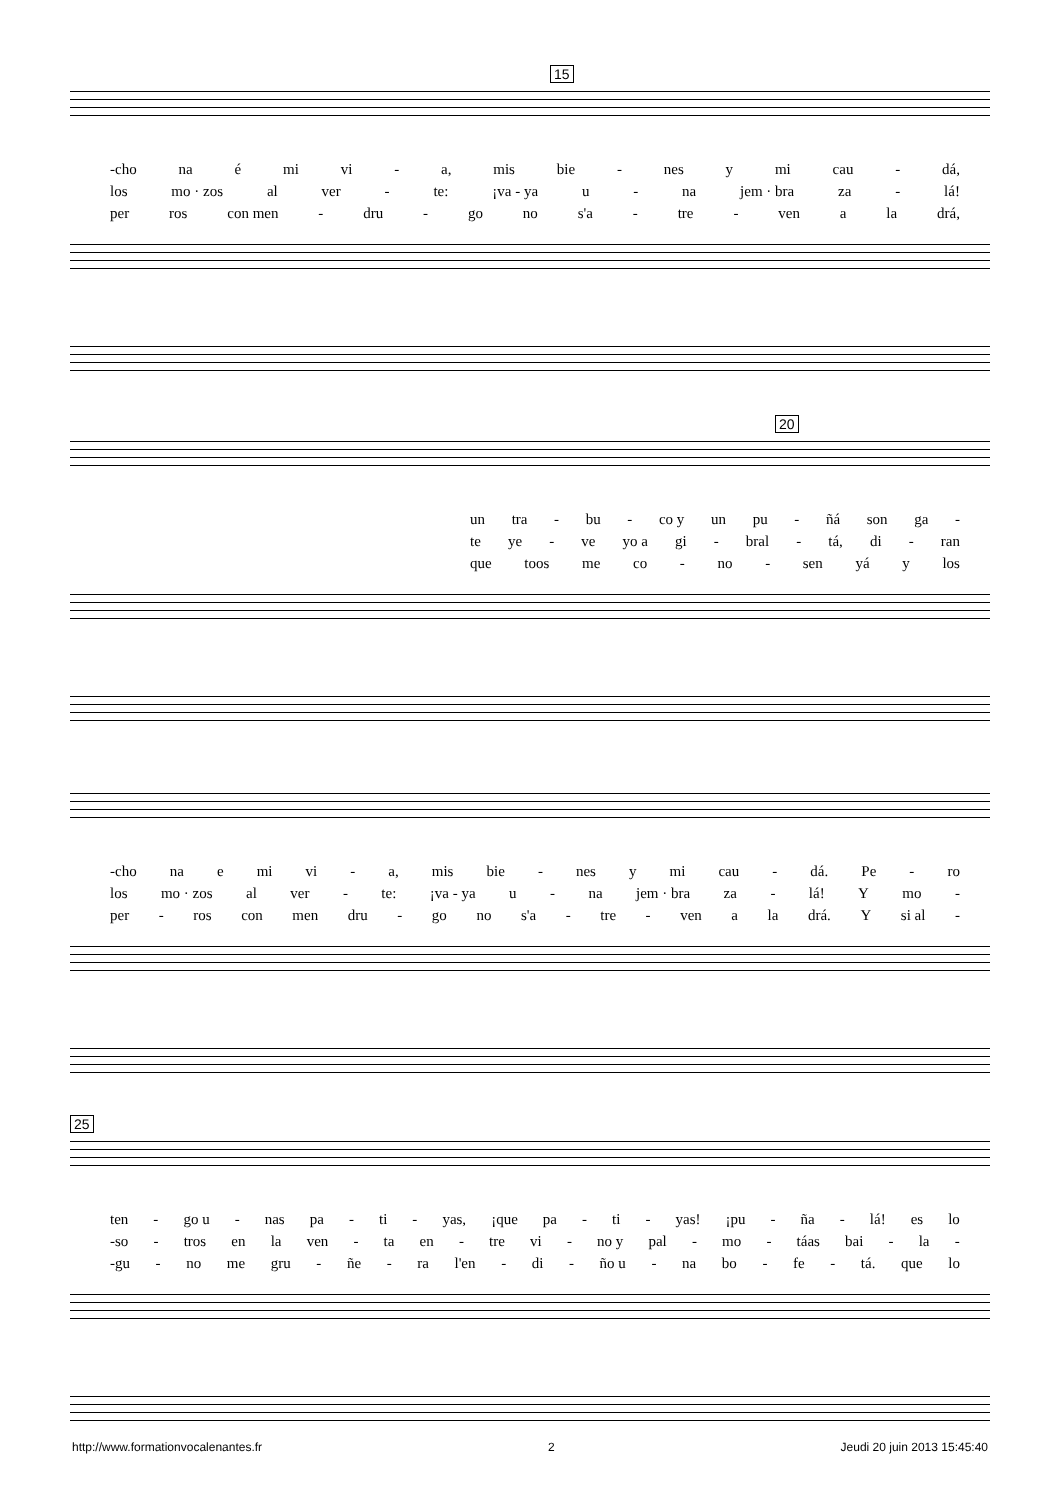15
-cho na é mi vi - a, mis bie - nes y mi cau - dá,
los mo · zos al ver - te: ¡va - ya u - na jem · bra za - lá!
per ros con men - dru - go no s'a - tre - ven a la drá,
20
un tra - bu - co y un pu - ñá son ga -
te ye - ve yo a gi - bral - tá, di - ran
que toos me co - no - sen yá y los
-cho na e mi vi - a, mis bie - nes y mi cau - dá. Pe - ro
los mo · zos al ver - te: ¡va - ya u - na jem · bra za - lá! Y mo -
per - ros con men dru - go no s'a - tre - ven a la drá. Y si al -
25
ten - go u - nas pa - ti - yas, ¡que pa - ti - yas! ¡pu - ña - lá! es lo
-so - tros en la ven - ta en - tre vi - no y pal - mo - táas bai - la -
-gu - no me gru - ñe - ra l'en - di - ño u - na bo - fe - tá. que lo
http://www.formationvocalenantes.fr 2 Jeudi 20 juin 2013 15:45:40